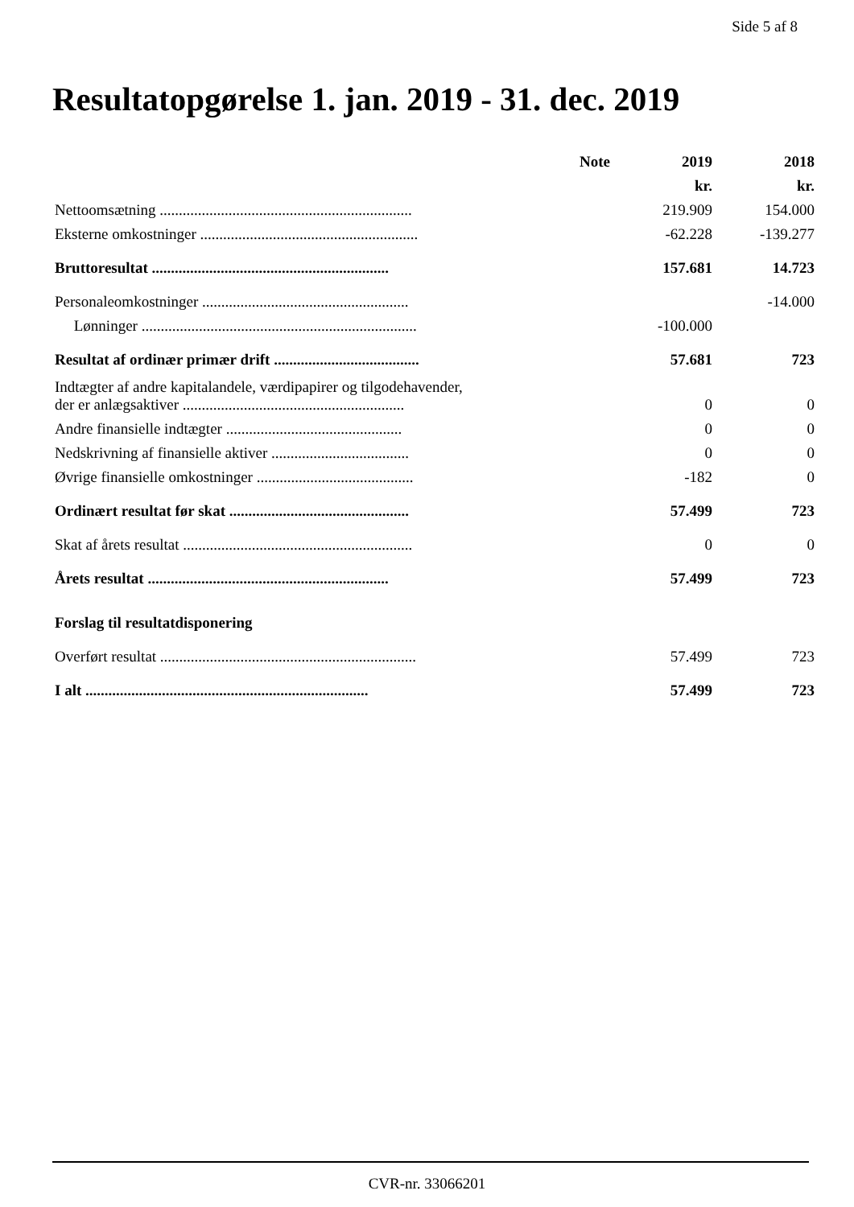Side 5 af 8
Resultatopgørelse 1. jan. 2019 - 31. dec. 2019
| | Note | 2019 | 2018 |
| --- | --- | --- | --- |
| | | kr. | kr. |
| Nettoomsætning .................................................................. | | 219.909 | 154.000 |
| Eksterne omkostninger ......................................................... | | -62.228 | -139.277 |
| Bruttoresultat .............................................................. | | 157.681 | 14.723 |
| Personaleomkostninger ...................................................... | | | -14.000 |
| Lønninger ........................................................................ | | -100.000 | |
| Resultat af ordinær primær drift ...................................... | | 57.681 | 723 |
| Indtægter af andre kapitalandele, værdipapirer og tilgodehavender, der er anlægsaktiver .......................................................... | | 0 | 0 |
| Andre finansielle indtægter .............................................. | | 0 | 0 |
| Nedskrivning af finansielle aktiver .................................... | | 0 | 0 |
| Øvrige finansielle omkostninger ......................................... | | -182 | 0 |
| Ordinært resultat før skat ............................................... | | 57.499 | 723 |
| Skat af årets resultat ............................................................ | | 0 | 0 |
| Årets resultat ............................................................... | | 57.499 | 723 |
| Forslag til resultatdisponering | | | |
| Overført resultat ................................................................... | | 57.499 | 723 |
| I alt .......................................................................... | | 57.499 | 723 |
CVR-nr. 33066201